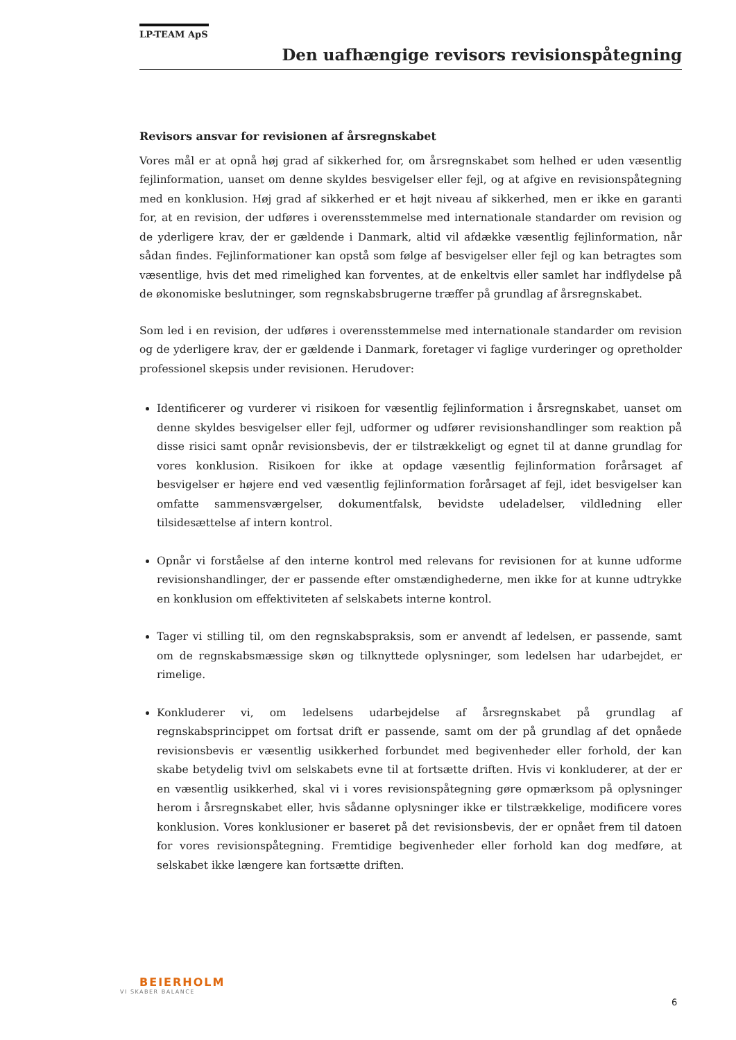LP-TEAM ApS
Den uafhængige revisors revisionspåtegning
Revisors ansvar for revisionen af årsregnskabet
Vores mål er at opnå høj grad af sikkerhed for, om årsregnskabet som helhed er uden væsentlig fejlinformation, uanset om denne skyldes besvigelser eller fejl, og at afgive en revisionspåtegning med en konklusion. Høj grad af sikkerhed er et højt niveau af sikkerhed, men er ikke en garanti for, at en revision, der udføres i overensstemmelse med internationale standarder om revision og de yderligere krav, der er gældende i Danmark, altid vil afdække væsentlig fejlinformation, når sådan findes. Fejlinformationer kan opstå som følge af besvigelser eller fejl og kan betragtes som væsentlige, hvis det med rimelighed kan forventes, at de enkeltvis eller samlet har indflydelse på de økonomiske beslutninger, som regnskabsbrugerne træffer på grundlag af årsregnskabet.
Som led i en revision, der udføres i overensstemmelse med internationale standarder om revision og de yderligere krav, der er gældende i Danmark, foretager vi faglige vurderinger og opretholder professionel skepsis under revisionen. Herudover:
Identificerer og vurderer vi risikoen for væsentlig fejlinformation i årsregnskabet, uanset om denne skyldes besvigelser eller fejl, udformer og udfører revisionshandlinger som reaktion på disse risici samt opnår revisionsbevis, der er tilstrækkeligt og egnet til at danne grundlag for vores konklusion. Risikoen for ikke at opdage væsentlig fejlinformation forårsaget af besvigelser er højere end ved væsentlig fejlinformation forårsaget af fejl, idet besvigelser kan omfatte sammensværgelser, dokumentfalsk, bevidste udeladelser, vildledning eller tilsidesættelse af intern kontrol.
Opnår vi forståelse af den interne kontrol med relevans for revisionen for at kunne udforme revisionshandlinger, der er passende efter omstændighederne, men ikke for at kunne udtrykke en konklusion om effektiviteten af selskabets interne kontrol.
Tager vi stilling til, om den regnskabspraksis, som er anvendt af ledelsen, er passende, samt om de regnskabsmæssige skøn og tilknyttede oplysninger, som ledelsen har udarbejdet, er rimelige.
Konkluderer vi, om ledelsens udarbejdelse af årsregnskabet på grundlag af regnskabsprincippet om fortsat drift er passende, samt om der på grundlag af det opnåede revisionsbevis er væsentlig usikkerhed forbundet med begivenheder eller forhold, der kan skabe betydelig tvivl om selskabets evne til at fortsætte driften. Hvis vi konkluderer, at der er en væsentlig usikkerhed, skal vi i vores revisionspåtegning gøre opmærksom på oplysninger herom i årsregnskabet eller, hvis sådanne oplysninger ikke er tilstrækkelige, modificere vores konklusion. Vores konklusioner er baseret på det revisionsbevis, der er opnået frem til datoen for vores revisionspåtegning. Fremtidige begivenheder eller forhold kan dog medføre, at selskabet ikke længere kan fortsætte driften.
BEIERHOLM
VI SKABER BALANCE
6